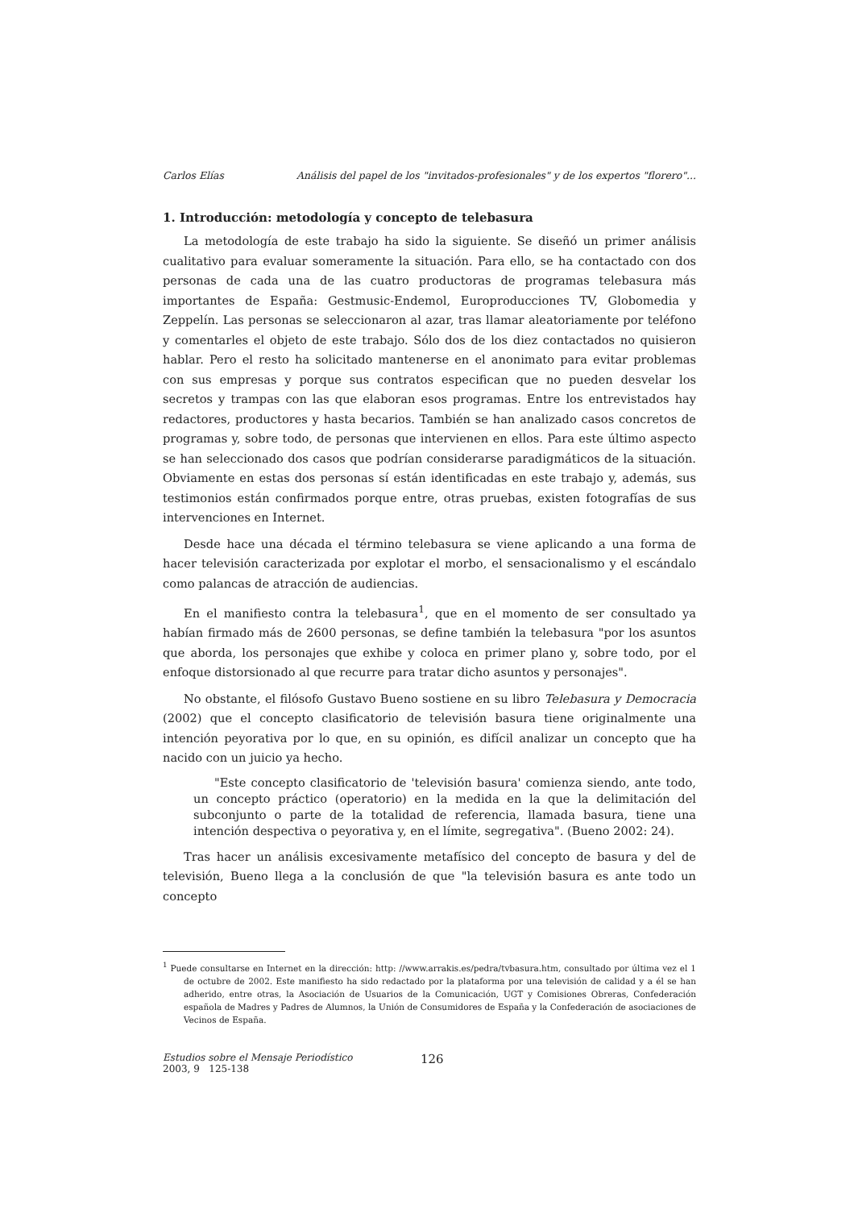Carlos Elías Análisis del papel de los "invitados-profesionales" y de los expertos "florero"...
1. Introducción: metodología y concepto de telebasura
La metodología de este trabajo ha sido la siguiente. Se diseñó un primer análisis cualitativo para evaluar someramente la situación. Para ello, se ha contactado con dos personas de cada una de las cuatro productoras de programas telebasura más importantes de España: Gestmusic-Endemol, Europroducciones TV, Globomedia y Zeppelín. Las personas se seleccionaron al azar, tras llamar aleatoriamente por teléfono y comentarles el objeto de este trabajo. Sólo dos de los diez contactados no quisieron hablar. Pero el resto ha solicitado mantenerse en el anonimato para evitar problemas con sus empresas y porque sus contratos especifican que no pueden desvelar los secretos y trampas con las que elaboran esos programas. Entre los entrevistados hay redactores, productores y hasta becarios. También se han analizado casos concretos de programas y, sobre todo, de personas que intervienen en ellos. Para este último aspecto se han seleccionado dos casos que podrían considerarse paradigmáticos de la situación. Obviamente en estas dos personas sí están identificadas en este trabajo y, además, sus testimonios están confirmados porque entre, otras pruebas, existen fotografías de sus intervenciones en Internet.
Desde hace una década el término telebasura se viene aplicando a una forma de hacer televisión caracterizada por explotar el morbo, el sensacionalismo y el escándalo como palancas de atracción de audiencias.
En el manifiesto contra la telebasura<sup>1</sup>, que en el momento de ser consultado ya habían firmado más de 2600 personas, se define también la telebasura "por los asuntos que aborda, los personajes que exhibe y coloca en primer plano y, sobre todo, por el enfoque distorsionado al que recurre para tratar dicho asuntos y personajes".
No obstante, el filósofo Gustavo Bueno sostiene en su libro Telebasura y Democracia (2002) que el concepto clasificatorio de televisión basura tiene originalmente una intención peyorativa por lo que, en su opinión, es difícil analizar un concepto que ha nacido con un juicio ya hecho.
"Este concepto clasificatorio de 'televisión basura' comienza siendo, ante todo, un concepto práctico (operatorio) en la medida en la que la delimitación del subconjunto o parte de la totalidad de referencia, llamada basura, tiene una intención despectiva o peyorativa y, en el límite, segregativa". (Bueno 2002: 24).
Tras hacer un análisis excesivamente metafísico del concepto de basura y del de televisión, Bueno llega a la conclusión de que "la televisión basura es ante todo un concepto
<sup>1</sup> Puede consultarse en Internet en la dirección: http: //www.arrakis.es/pedra/tvbasura.htm, consultado por última vez el 1 de octubre de 2002. Este manifiesto ha sido redactado por la plataforma por una televisión de calidad y a él se han adherido, entre otras, la Asociación de Usuarios de la Comunicación, UGT y Comisiones Obreras, Confederación española de Madres y Padres de Alumnos, la Unión de Consumidores de España y la Confederación de asociaciones de Vecinos de España.
Estudios sobre el Mensaje Periodístico
2003, 9 125-138
126